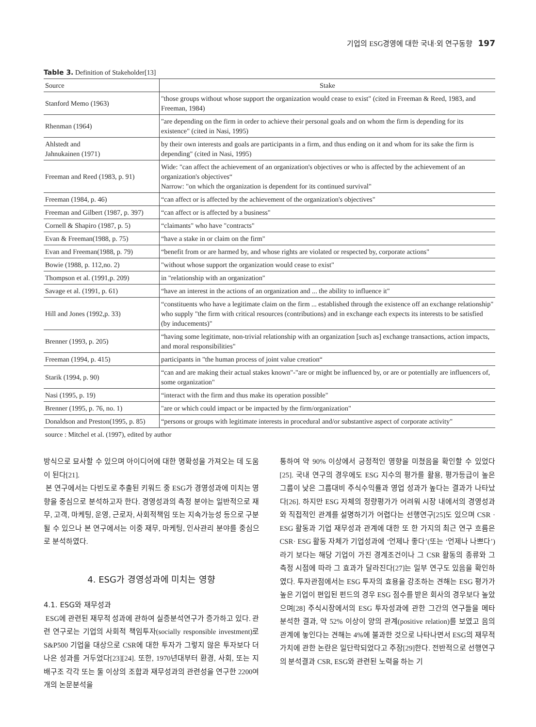기업의 ESG경영에 대한 국내·외 연구동향 197
Table 3. Definition of Stakeholder[13]
| Source | Stake |
| --- | --- |
| Stanford Memo (1963) | "those groups without whose support the organization would cease to exist" (cited in Freeman & Reed, 1983, and Freeman, 1984) |
| Rhenman (1964) | "are depending on the firm in order to achieve their personal goals and on whom the firm is depending for its existence" (cited in Nasi, 1995) |
| Ahlstedt and Jahnukainen (1971) | by their own interests and goals are participants in a firm, and thus ending on it and whom for its sake the firm is depending" (cited in Nasi, 1995) |
| Freeman and Reed (1983, p. 91) | Wide: "can affect the achievement of an organization's objectives or who is affected by the achievement of an organization's objectives“ Narrow: "on which the organization is dependent for its continued survival" |
| Freeman (1984, p. 46) | “can affect or is affected by the achievement of the organization's objectives" |
| Freeman and Gilbert (1987, p. 397) | “can affect or is affected by a business" |
| Cornell & Shapiro (1987, p. 5) | “claimants" who have "contracts" |
| Evan & Freeman(1988, p. 75) | “have a stake in or claim on the firm" |
| Evan and Freeman(1988, p. 79) | “benefit from or are harmed by, and whose rights are violated or respected by, corporate actions" |
| Bowie (1988, p. 112,no. 2) | "without whose support the organization would cease to exist" |
| Thompson et al. (1991,p. 209) | in "relationship with an organization" |
| Savage et al. (1991, p. 61) | “have an interest in the actions of an organization and ... the ability to influence it" |
| Hill and Jones (1992,p. 33) | “constituents who have a legitimate claim on the firm ... established through the existence off an exchange relationship" who supply "the firm with critical resources (contributions) and in exchange each expects its interests to be satisfied (by inducements)" |
| Brenner (1993, p. 205) | “having some legitimate, non-trivial relationship with an organization [such as] exchange transactions, action impacts, and moral responsibilities" |
| Freeman (1994, p. 415) | participants in "the human process of joint value creation“ |
| Starik (1994, p. 90) | “can and are making their actual stakes known"-"are or might be influenced by, or are or potentially are influencers of, some organization" |
| Nasi (1995, p. 19) | “interact with the firm and thus make its operation possible" |
| Brenner (1995, p. 76, no. 1) | "are or which could impact or be impacted by the firm/organization" |
| Donaldson and Preston(1995, p. 85) | “persons or groups with legitimate interests in procedural and/or substantive aspect of corporate activity" |
source : Mitchel et al. (1997), edited by author
방식으로 묘사할 수 있으며 아이디어에 대한 명확성을 가져오는 데 도움이 된다[21].
본 연구에서는 다빈도로 추출된 키워드 중 ESG가 경영성과에 미치는 영향을 중심으로 분석하고자 한다. 경영성과의 측정 분야는 일반적으로 재무, 고객, 마케팅, 운영, 근로자, 사회적책임 또는 지속가능성 등으로 구분될 수 있으나 본 연구에서는 이중 재무, 마케팅, 인사관리 분야를 중심으로 분석하였다.
4. ESG가 경영성과에 미치는 영향
4.1. ESG와 재무성과
ESG에 관련된 재무적 성과에 관하여 실증분석연구가 증가하고 있다. 관련 연구로는 기업의 사회적 책임투자(socially responsible investment)로 S&P500 기업을 대상으로 CSR에 대한 투자가 그렇지 않은 투자보다 더 나은 성과를 거두었다[23][24]. 또한, 1970년대부터 환경, 사회, 또는 지배구조 각각 또는 둘 이상의 조합과 재무성과의 관련성을 연구한 2200여 개의 논문분석을
통하여 약 90% 이상에서 긍정적인 영향을 미쳤음을 확인할 수 있었다[25]. 국내 연구의 경우에도 ESG 지수의 평가를 활용, 평가등급이 높은 그룹이 낮은 그룹대비 주식수익률과 영업 성과가 높다는 결과가 나타났다[26]. 하지만 ESG 자체의 정량평가가 어려워 시장 내에서의 경영성과와 직접적인 관계를 설명하기가 어렵다는 선행연구[25]도 있으며 CSR · ESG 활동과 기업 재무성과 관계에 대한 또 한 가지의 최근 연구 흐름은 CSR· ESG 활동 자체가 기업성과에 ‘언제나 좋다’(또는 ‘언제나 나쁘다’)라기 보다는 해당 기업이 가진 경계조건이나 그 CSR 활동의 종류와 그 측정 시점에 따라 그 효과가 달라진다[27]는 일부 연구도 있음을 확인하였다. 투자관점에서는 ESG 투자의 효용을 강조하는 견해는 ESG 평가가 높은 기업이 편입된 펀드의 경우 ESG 점수를 받은 회사의 경우보다 높았으며[28] 주식시장에서의 ESG 투자성과에 관한 그간의 연구들을 메타 분석한 결과, 약 52% 이상이 양의 관계(positive relation)를 보였고 음의 관계에 놓인다는 견해는 4%에 불과한 것으로 나타나면서 ESG의 재무적 가치에 관한 논란은 일단락되었다고 주장[29]한다. 전반적으로 선행연구의 분석결과 CSR, ESG와 관련된 노력을 하는 기